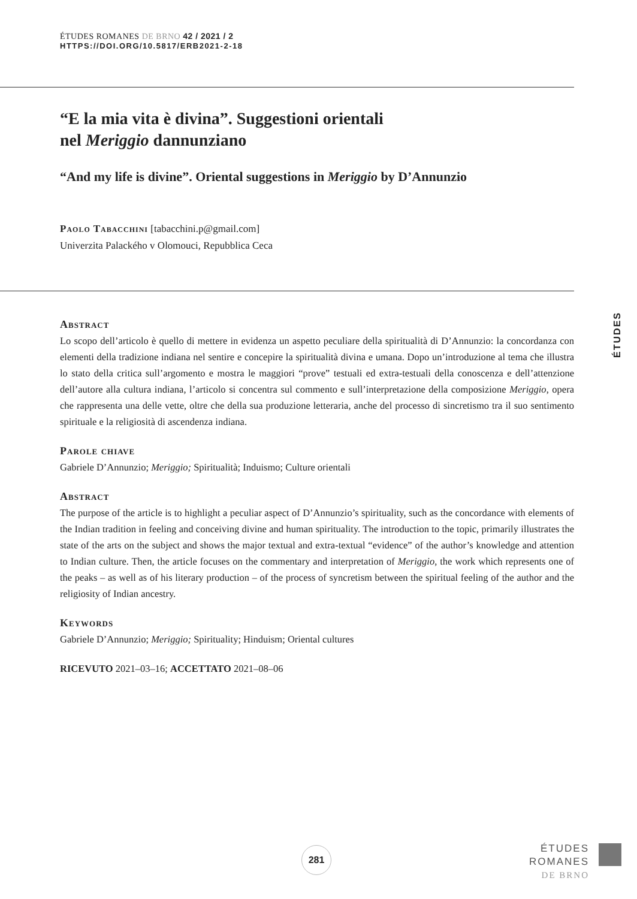ÉTUDES ROMANES DE BRNO 42 / 2021 / 2
HTTPS://DOI.ORG/10.5817/ERB2021-2-18
“E la mia vita è divina”. Suggestioni orientali
nel Meriggio dannunziano
“And my life is divine”. Oriental suggestions in Meriggio by D’Annunzio
Paolo Tabacchini [tabacchini.p@gmail.com]
Univerzita Palackého v Olomouci, Repubblica Ceca
ÉTUDES
Abstract
Lo scopo dell’articolo è quello di mettere in evidenza un aspetto peculiare della spiritualità di D’Annunzio: la concordanza con elementi della tradizione indiana nel sentire e concepire la spiritualità divina e umana. Dopo un’introduzione al tema che illustra lo stato della critica sull’argomento e mostra le maggiori “prove” testuali ed extra-testuali della conoscenza e dell’attenzione dell’autore alla cultura indiana, l’articolo si concentra sul commento e sull’interpretazione della composizione Meriggio, opera che rappresenta una delle vette, oltre che della sua produzione letteraria, anche del processo di sincretismo tra il suo sentimento spirituale e la religiosità di ascendenza indiana.
Parole chiave
Gabriele D’Annunzio; Meriggio; Spiritualità; Induismo; Culture orientali
Abstract
The purpose of the article is to highlight a peculiar aspect of D’Annunzio’s spirituality, such as the concordance with elements of the Indian tradition in feeling and conceiving divine and human spirituality. The introduction to the topic, primarily illustrates the state of the arts on the subject and shows the major textual and extra-textual “evidence” of the author’s knowledge and attention to Indian culture. Then, the article focuses on the commentary and interpretation of Meriggio, the work which represents one of the peaks – as well as of his literary production – of the process of syncretism between the spiritual feeling of the author and the religiosity of Indian ancestry.
Keywords
Gabriele D’Annunzio; Meriggio; Spirituality; Hinduism; Oriental cultures
RICEVUTO 2021–03–16; ACCETTATO 2021–08–06
281
ÉTUDES
ROMANES
DE BRNO